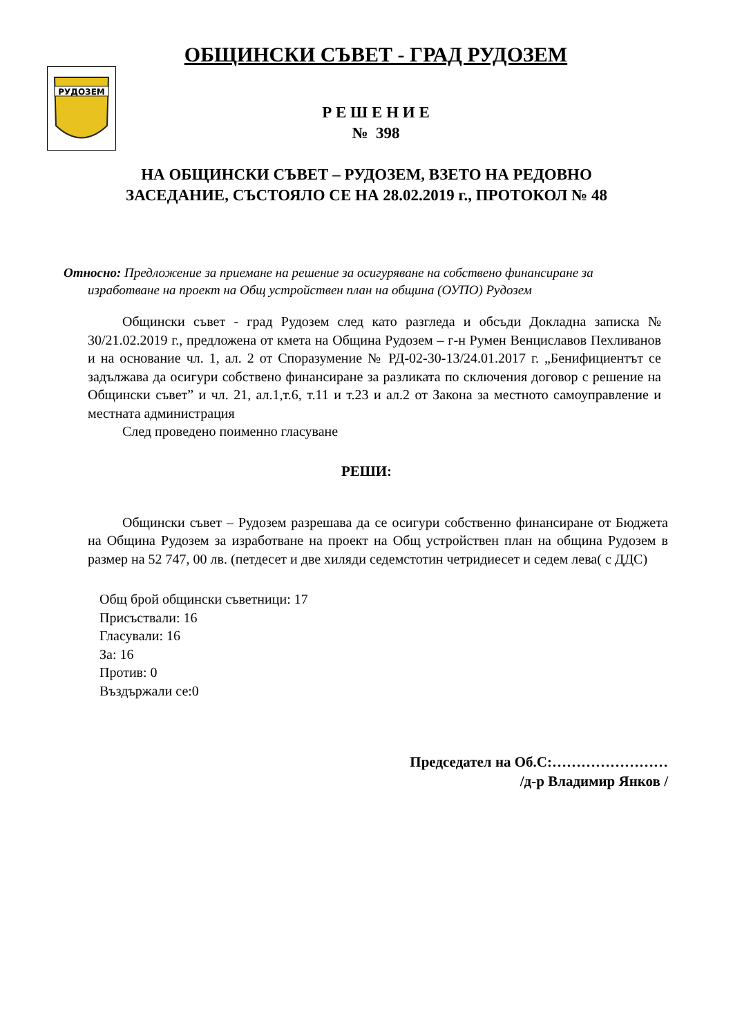РУДОЗЕМ
ОБЩИНСКИ СЪВЕТ - ГРАД РУДОЗЕМ
Р Е Ш Е Н И Е
№ 398
НА ОБЩИНСКИ СЪВЕТ – РУДОЗЕМ, ВЗЕТО НА РЕДОВНО
ЗАСЕДАНИЕ, СЪСТОЯЛО СЕ НА 28.02.2019 г., ПРОТОКОЛ № 48
Относно: Предложение за приемане на решение за осигуряване на собствено финансиране за изработване на проект на Общ устройствен план на община (ОУПО) Рудозем
Общински съвет - град Рудозем след като разгледа и обсъди Докладна записка № 30/21.02.2019 г., предложена от кмета на Община Рудозем – г-н Румен Венциславов Пехливанов и на основание чл. 1, ал. 2 от Споразумение № РД-02-30-13/24.01.2017 г. „Бенифициентът се задължава да осигури собствено финансиране за разликата по сключения договор с решение на Общински съвет” и чл. 21, ал.1,т.6, т.11 и т.23 и ал.2 от Закона за местното самоуправление и местната администрация
След проведено поименно гласуване
РЕШИ:
Общински съвет – Рудозем разрешава да се осигури собственно финансиране от Бюджета на Община Рудозем за изработване на проект на Общ устройствен план на община Рудозем в размер на 52 747, 00 лв. (петдесет и две хиляди седемстотин четридиесет и седем лева( с ДДС)
Общ брой общински съветници: 17
Присъствали: 16
Гласували: 16
За: 16
Против: 0
Въздържали се:0
Председател на Об.С:……………………
/д-р Владимир Янков /